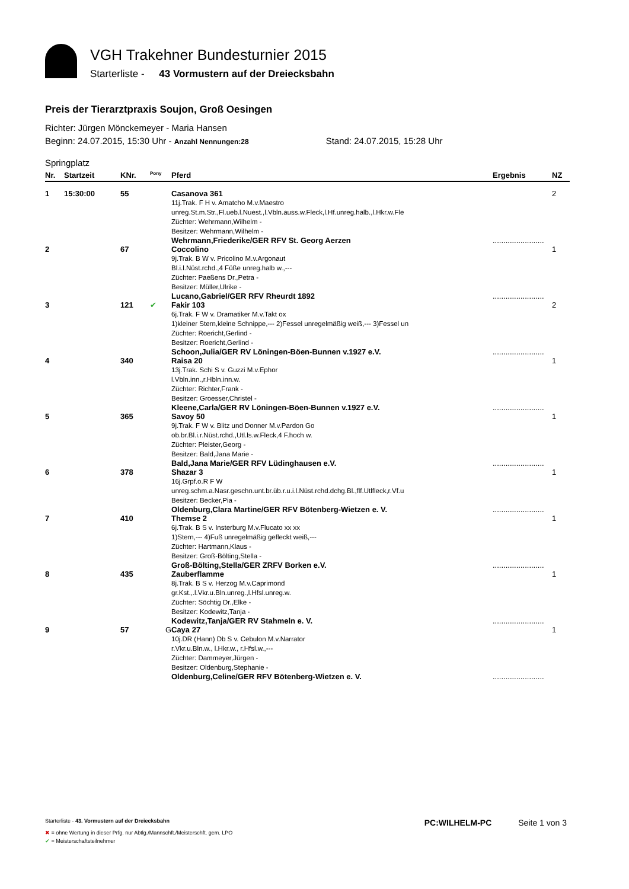VGH Trakehner Bundesturnier 2015
Starterliste - 43 Vormustern auf der Dreiecksbahn
Preis der Tierarztpraxis Soujon, Groß Oesingen
Richter: Jürgen Mönckemeyer - Maria Hansen
Beginn: 24.07.2015, 15:30 Uhr - Anzahl Nennungen:28 Stand: 24.07.2015, 15:28 Uhr
Springplatz
| Nr. | Startzeit | KNr. | Pony | Pferd | Ergebnis | NZ |
| --- | --- | --- | --- | --- | --- | --- |
| 1 | 15:30:00 | 55 | | Casanova 361 11j.Trak. F H v. Amatcho M.v.Maestro unreg.St.m.Str.,Fl.ueb.l.Nuest.,l.Vbln.auss.w.Fleck,l.Hf.unreg.halb.,l.Hkr.w.Fle Züchter: Wehrmann,Wilhelm - Besitzer: Wehrmann,Wilhelm - Wehrmann,Friederike/GER RFV St. Georg Aerzen | ........................ | 2 |
| 2 | | 67 | | Coccolino 9j.Trak. B W v. Pricolino M.v.Argonaut Bl.i.l.Nüst.rchd.,4 Füße unreg.halb w.,--- Züchter: Paeßens Dr.,Petra - Besitzer: Müller,Ulrike - Lucano,Gabriel/GER RFV Rheurdt 1892 | ........................ | 1 |
| 3 | | 121 | ✔ | Fakir 103 6j.Trak. F W v. Dramatiker M.v.Takt ox 1)kleiner Stern,kleine Schnippe,--- 2)Fessel unregelmäßig weiß,--- 3)Fessel un Züchter: Roericht,Gerlind - Besitzer: Roericht,Gerlind - Schoon,Julia/GER RV Löningen-Böen-Bunnen v.1927 e.V. | ........................ | 2 |
| 4 | | 340 | | Raisa 20 13j.Trak. Schi S v. Guzzi M.v.Ephor l.Vbln.inn.,r.Hbln.inn.w. Züchter: Richter,Frank - Besitzer: Groesser,Christel - Kleene,Carla/GER RV Löningen-Böen-Bunnen v.1927 e.V. | ........................ | 1 |
| 5 | | 365 | | Savoy 50 9j.Trak. F W v. Blitz und Donner M.v.Pardon Go ob.br.Bl.i.r.Nüst.rchd.,Utl.ls.w.Fleck,4 F.hoch w. Züchter: Pleister,Georg - Besitzer: Bald,Jana Marie - Bald,Jana Marie/GER RFV Lüdinghausen e.V. | ........................ | 1 |
| 6 | | 378 | | Shazar 3 16j.Grpf.o.R F W unreg.schm.a.Nasr.geschn.unt.br.üb.r.u.i.l.Nüst.rchd.dchg.Bl.,flf.Utlfleck,r.Vf.u Besitzer: Becker,Pia - Oldenburg,Clara Martine/GER RFV Bötenberg-Wietzen e. V. | ........................ | 1 |
| 7 | | 410 | | Themse 2 6j.Trak. B S v. Insterburg M.v.Flucato xx xx 1)Stern,--- 4)Fuß unregelmäßig gefleckt weiß,--- Züchter: Hartmann,Klaus - Besitzer: Groß-Bölting,Stella - Groß-Bölting,Stella/GER ZRFV Borken e.V. | ........................ | 1 |
| 8 | | 435 | | Zauberflamme 8j.Trak. B S v. Herzog M.v.Caprimond gr.Kst.,.l.Vkr.u.Bln.unreg.,l.Hfsl.unreg.w. Züchter: Söchtig Dr.,Elke - Besitzer: Kodewitz,Tanja - Kodewitz,Tanja/GER RV Stahmeln e. V. | ........................ | 1 |
| 9 | | 57 | G | Caya 27 10j.DR (Hann) Db S v. Cebulon M.v.Narrator r.Vkr.u.Bln.w., l.Hkr.w., r.Hfsl.w.,--- Züchter: Dammeyer,Jürgen - Besitzer: Oldenburg,Stephanie - Oldenburg,Celine/GER RFV Bötenberg-Wietzen e. V. | ........................ | 1 |
Starterliste - 43. Vormustern auf der Dreiecksbahn PC:WILHELM-PC Seite 1 von 3
✖ = ohne Wertung in dieser Prfg. nur Abtlg./Mannschft./Meisterschft. gem. LPO
✔ = Meisterschaftsteilnehmer